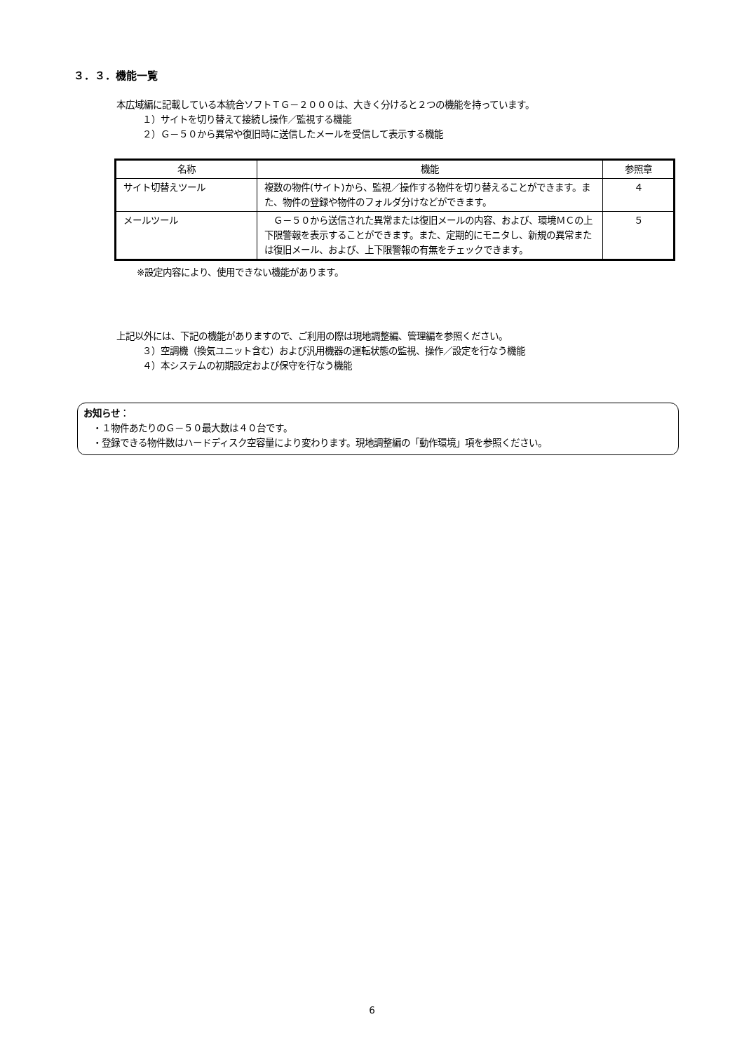３．３．機能一覧
本広域編に記載している本統合ソフトＴＧ－２０００は、大きく分けると２つの機能を持っています。
１）サイトを切り替えて接続し操作／監視する機能
２）Ｇ－５０から異常や復旧時に送信したメールを受信して表示する機能
| 名称 | 機能 | 参照章 |
| --- | --- | --- |
| サイト切替えツール | 複数の物件(サイト)から、監視／操作する物件を切り替えることができます。また、物件の登録や物件のフォルダ分けなどができます。 | ４ |
| メールツール | Ｇ－５０から送信された異常または復旧メールの内容、および、環境ＭＣの上下限警報を表示することができます。また、定期的にモニタし、新規の異常または復旧メール、および、上下限警報の有無をチェックできます。 | ５ |
※設定内容により、使用できない機能があります。
上記以外には、下記の機能がありますので、ご利用の際は現地調整編、管理編を参照ください。
３）空調機（換気ユニット含む）および汎用機器の運転状態の監視、操作／設定を行なう機能
４）本システムの初期設定および保守を行なう機能
お知らせ：
　・１物件あたりのＧ－５０最大数は４０台です。
　・登録できる物件数はハードディスク空容量により変わります。現地調整編の「動作環境」項を参照ください。
6